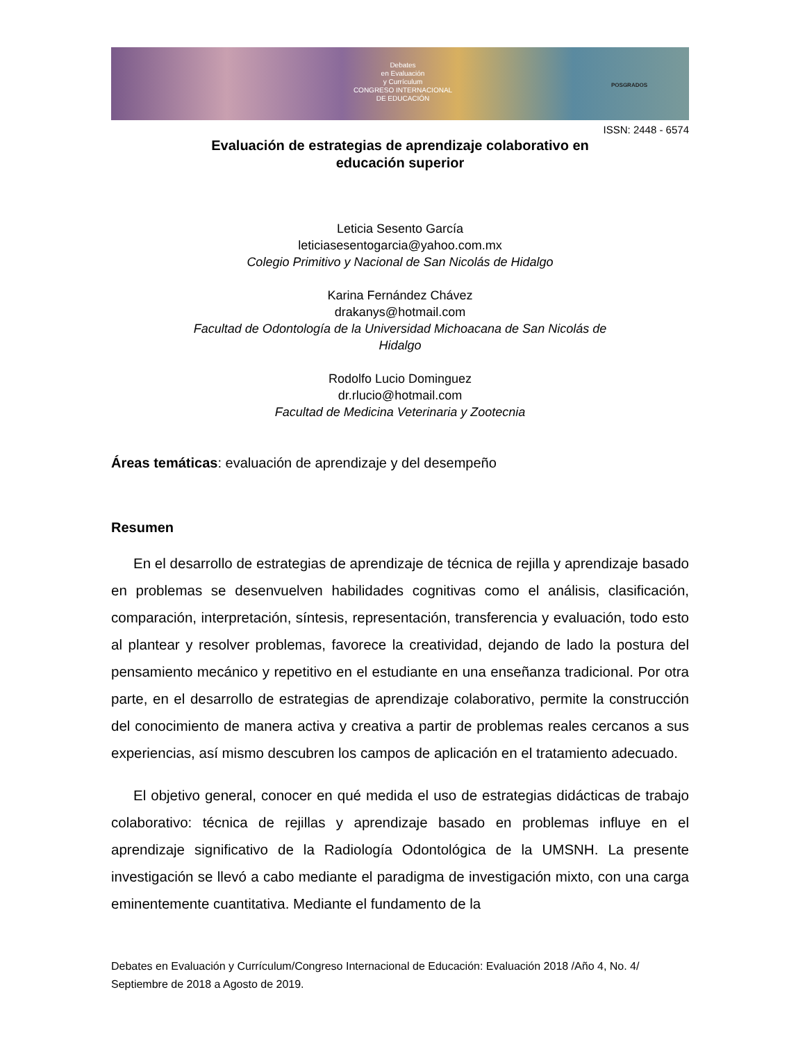Debates
en Evaluación
y Currículum
CONGRESO INTERNACIONAL
DE EDUCACIÓN
POSGRADOS
ISSN: 2448 - 6574
Evaluación de estrategias de aprendizaje colaborativo en
educación superior
Leticia Sesento García
leticiasesentogarcia@yahoo.com.mx
Colegio Primitivo y Nacional de San Nicolás de Hidalgo
Karina Fernández Chávez
drakanys@hotmail.com
Facultad de Odontología de la Universidad Michoacana de San Nicolás de
Hidalgo
Rodolfo Lucio Dominguez
dr.rlucio@hotmail.com
Facultad de Medicina Veterinaria y Zootecnia
Áreas temáticas: evaluación de aprendizaje y del desempeño
Resumen
En el desarrollo de estrategias de aprendizaje de técnica de rejilla y aprendizaje basado en problemas se desenvuelven habilidades cognitivas como el análisis, clasificación, comparación, interpretación, síntesis, representación, transferencia y evaluación, todo esto al plantear y resolver problemas, favorece la creatividad, dejando de lado la postura del pensamiento mecánico y repetitivo en el estudiante en una enseñanza tradicional. Por otra parte, en el desarrollo de estrategias de aprendizaje colaborativo, permite la construcción del conocimiento de manera activa y creativa a partir de problemas reales cercanos a sus experiencias, así mismo descubren los campos de aplicación en el tratamiento adecuado.
El objetivo general, conocer en qué medida el uso de estrategias didácticas de trabajo colaborativo: técnica de rejillas y aprendizaje basado en problemas influye en el aprendizaje significativo de la Radiología Odontológica de la UMSNH. La presente investigación se llevó a cabo mediante el paradigma de investigación mixto, con una carga eminentemente cuantitativa. Mediante el fundamento de la
Debates en Evaluación y Currículum/Congreso Internacional de Educación: Evaluación 2018 /Año 4, No. 4/ Septiembre de 2018 a Agosto de 2019.